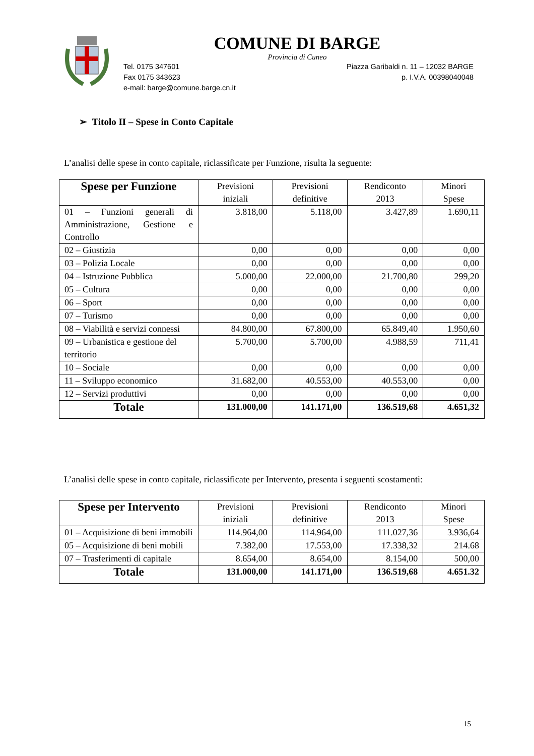COMUNE DI BARGE
Provincia di Cuneo
Tel. 0175 347601
Fax 0175 343623
e-mail: barge@comune.barge.cn.it
Piazza Garibaldi n. 11 – 12032 BARGE
p. I.V.A. 00398040048
➢ Titolo II – Spese in Conto Capitale
L’analisi delle spese in conto capitale, riclassificate per Funzione, risulta la seguente:
| Spese per Funzione | Previsioni iniziali | Previsioni definitive | Rendiconto 2013 | Minori Spese |
| --- | --- | --- | --- | --- |
| 01 – Funzioni generali di Amministrazione, Gestione e Controllo | 3.818,00 | 5.118,00 | 3.427,89 | 1.690,11 |
| 02 – Giustizia | 0,00 | 0,00 | 0,00 | 0,00 |
| 03 – Polizia Locale | 0,00 | 0,00 | 0,00 | 0,00 |
| 04 – Istruzione Pubblica | 5.000,00 | 22.000,00 | 21.700,80 | 299,20 |
| 05 – Cultura | 0,00 | 0,00 | 0,00 | 0,00 |
| 06 – Sport | 0,00 | 0,00 | 0,00 | 0,00 |
| 07 – Turismo | 0,00 | 0,00 | 0,00 | 0,00 |
| 08 – Viabilità e servizi connessi | 84.800,00 | 67.800,00 | 65.849,40 | 1.950,60 |
| 09 – Urbanistica e gestione del territorio | 5.700,00 | 5.700,00 | 4.988,59 | 711,41 |
| 10 – Sociale | 0,00 | 0,00 | 0,00 | 0,00 |
| 11 – Sviluppo economico | 31.682,00 | 40.553,00 | 40.553,00 | 0,00 |
| 12 – Servizi produttivi | 0,00 | 0,00 | 0,00 | 0,00 |
| Totale | 131.000,00 | 141.171,00 | 136.519,68 | 4.651,32 |
L’analisi delle spese in conto capitale, riclassificate per Intervento, presenta i seguenti scostamenti:
| Spese per Intervento | Previsioni iniziali | Previsioni definitive | Rendiconto 2013 | Minori Spese |
| --- | --- | --- | --- | --- |
| 01 – Acquisizione di beni immobili | 114.964,00 | 114.964,00 | 111.027,36 | 3.936,64 |
| 05 – Acquisizione di beni mobili | 7.382,00 | 17.553,00 | 17.338,32 | 214.68 |
| 07 – Trasferimenti di capitale | 8.654,00 | 8.654,00 | 8.154,00 | 500,00 |
| Totale | 131.000,00 | 141.171,00 | 136.519,68 | 4.651.32 |
15